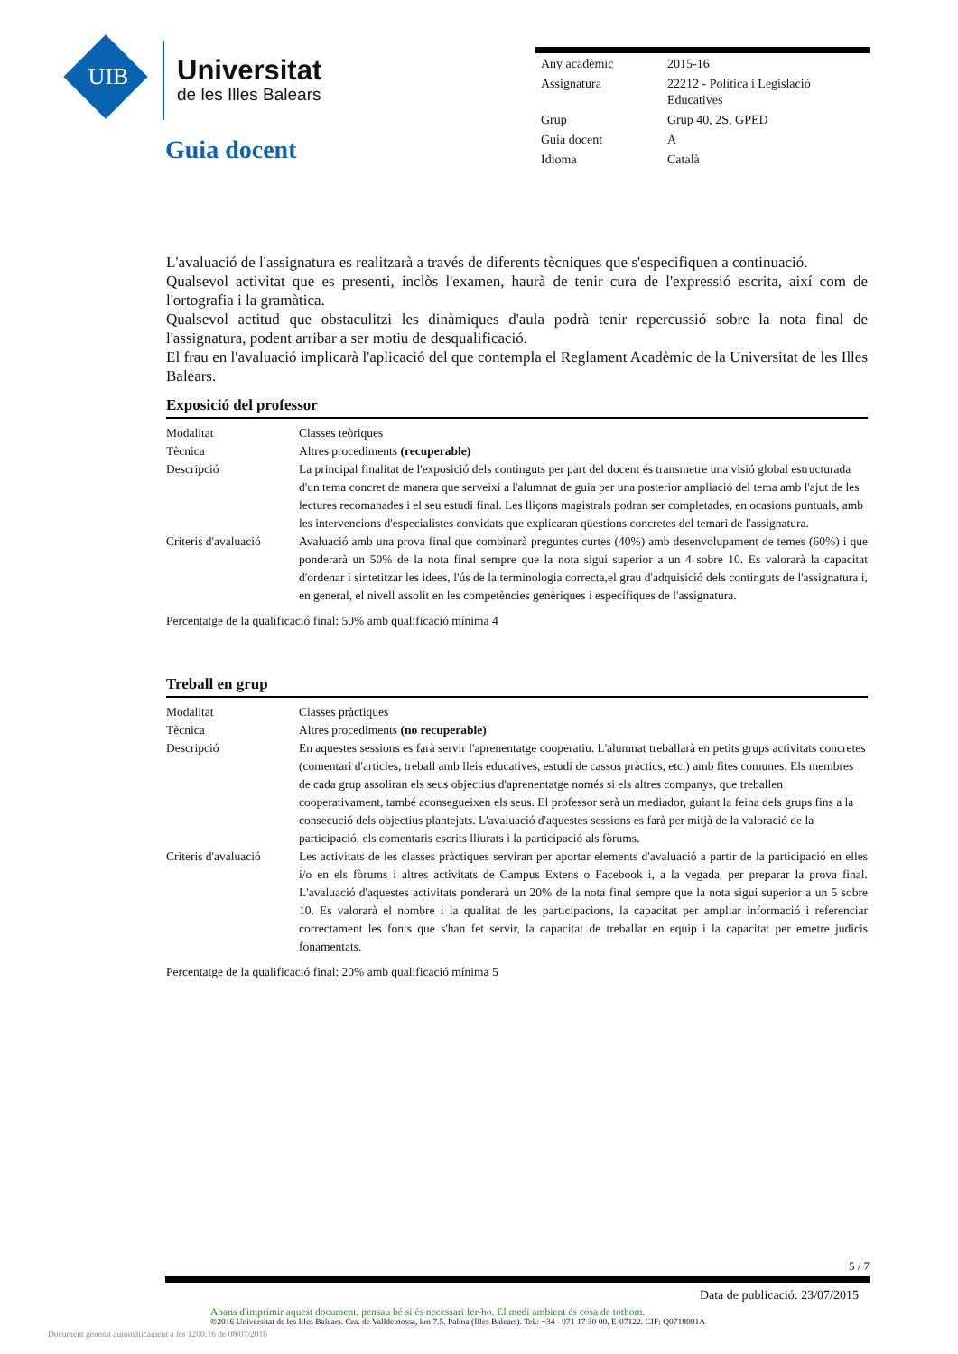UIB
Universitat
de les Illes Balears
Guia docent
| Any acadèmic | 2015-16 |
| Assignatura | 22212 - Política i Legislació Educatives |
| Grup | Grup 40, 2S, GPED |
| Guia docent | A |
| Idioma | Català |
L'avaluació de l'assignatura es realitzarà a través de diferents tècniques que s'especifiquen a continuació.
Qualsevol activitat que es presenti, inclòs l'examen, haurà de tenir cura de l'expressió escrita, així com de l'ortografia i la gramàtica.
Qualsevol actitud que obstaculitzi les dinàmiques d'aula podrà tenir repercussió sobre la nota final de l'assignatura, podent arribar a ser motiu de desqualificació.
El frau en l'avaluació implicarà l'aplicació del que contempla el Reglament Acadèmic de la Universitat de les Illes Balears.
Exposició del professor
| Modalitat | Classes teòriques |
| Tècnica | Altres procediments (recuperable) |
| Descripció | La principal finalitat de l'exposició dels continguts per part del docent és transmetre una visió global estructurada d'un tema concret de manera que serveixi a l'alumnat de guia per una posterior ampliació del tema amb l'ajut de les lectures recomanades i el seu estudi final. Les lliçons magistrals podran ser completades, en ocasions puntuals, amb les intervencions d'especialistes convidats que explicaran qüestions concretes del temari de l'assignatura. |
| Criteris d'avaluació | Avaluació amb una prova final que combinarà preguntes curtes (40%) amb desenvolupament de temes (60%) i que ponderarà un 50% de la nota final sempre que la nota sigui superior a un 4 sobre 10. Es valorarà la capacitat d'ordenar i sintetitzar les idees, l'ús de la terminologia correcta,el grau d'adquisició dels continguts de l'assignatura i, en general, el nivell assolit en les competències genèriques i específiques de l'assignatura. |
Percentatge de la qualificació final: 50% amb qualificació mínima 4
Treball en grup
| Modalitat | Classes pràctiques |
| Tècnica | Altres procediments (no recuperable) |
| Descripció | En aquestes sessions es farà servir l'aprenentatge cooperatiu. L'alumnat treballarà en petits grups activitats concretes (comentari d'articles, treball amb lleis educatives, estudi de cassos pràctics, etc.) amb fites comunes. Els membres de cada grup assoliran els seus objectius d'aprenentatge només si els altres companys, que treballen cooperativament, també aconsegueixen els seus. El professor serà un mediador, guiant la feina dels grups fins a la consecució dels objectius plantejats. L'avaluació d'aquestes sessions es farà per mitjà de la valoració de la participació, els comentaris escrits lliurats i la participació als fòrums. |
| Criteris d'avaluació | Les activitats de les classes pràctiques serviran per aportar elements d'avaluació a partir de la participació en elles i/o en els fòrums i altres activitats de Campus Extens o Facebook i, a la vegada, per preparar la prova final. L'avaluació d'aquestes activitats ponderarà un 20% de la nota final sempre que la nota sigui superior a un 5 sobre 10. Es valorarà el nombre i la qualitat de les participacions, la capacitat per ampliar informació i referenciar correctament les fonts que s'han fet servir, la capacitat de treballar en equip i la capacitat per emetre judicis fonamentats. |
Percentatge de la qualificació final: 20% amb qualificació mínima 5
5 / 7
Data de publicació: 23/07/2015
Abans d'imprimir aquest document, pensau bé si és necessari fer-ho. El medi ambient és cosa de tothom.
©2016 Universitat de les Illes Balears. Cra. de Valldemossa, km 7.5. Palma (Illes Balears). Tel.: +34 - 971 17 30 00. E-07122. CIF: Q0718001A
Document generat automàticament a les 1200:16 de 08/07/2016